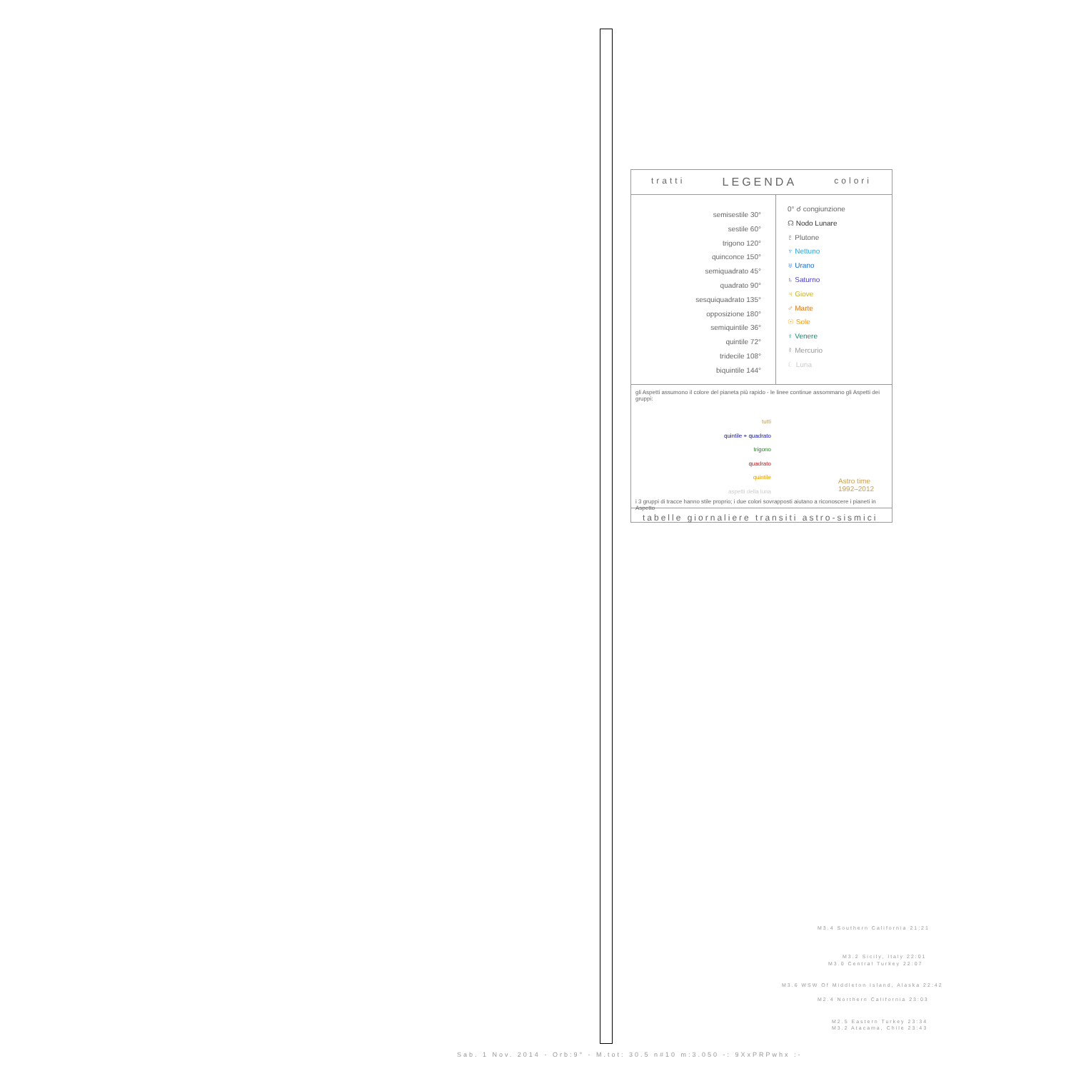tratti LEGENDA colori
semisestile 30°
sestile 60°
trigono 120°
quinconce 150°
semiquadrato 45°
quadrato 90°
sesquiquadrato 135°
opposizione 180°
semiquintile 36°
quintile 72°
tridecile 108°
biquintile 144°
0° ☌ congiunzione
☊ Nodo Lunare
♇ Plutone
♆ Nettuno
♅ Urano
♄ Saturno
♃ Giove
♂ Marte
☉ Sole
♀ Venere
☿ Mercurio
☾ Luna
gli Aspetti assumono il colore del pianeta più rapido - le linee continue assommano gli Aspetti dei gruppi:
tutti
quintile + quadrato
trigono
quadrato
quintile
aspetti della luna
Astro time
1992–2012
i 3 gruppi di tracce hanno stile proprio; i due colori sovrapposti aiutano a riconoscere i pianeti in Aspetto
tabelle giornaliere transiti astro-sismici
M3.4 Southern California 21:21
M3.2 Sicily, Italy 22:01
M3.0 Central Turkey 22:07
M3.6 WSW Of Middleton Island, Alaska 22:42
M2.4 Northern California 23:03
M2.5 Eastern Turkey 23:34
M3.2 Atacama, Chile 23:43
Sab. 1 Nov. 2014 - Orb:9° - M.tot: 30.5 n#10 m:3.050 -: 9XxPRPwhx :-